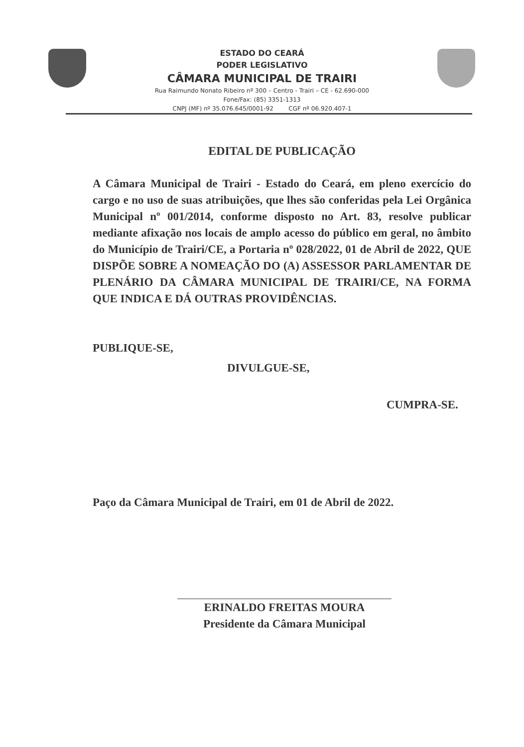ESTADO DO CEARÁ
PODER LEGISLATIVO
CÂMARA MUNICIPAL DE TRAIRI
Rua Raimundo Nonato Ribeiro nº 300 – Centro - Trairi – CE - 62.690-000
Fone/Fax: (85) 3351-1313
CNPJ (MF) nº 35.076.645/0001-92 CGF nº 06.920.407-1
EDITAL DE PUBLICAÇÃO
A Câmara Municipal de Trairi - Estado do Ceará, em pleno exercício do cargo e no uso de suas atribuições, que lhes são conferidas pela Lei Orgânica Municipal nº 001/2014, conforme disposto no Art. 83, resolve publicar mediante afixação nos locais de amplo acesso do público em geral, no âmbito do Município de Trairi/CE, a Portaria nº 028/2022, 01 de Abril de 2022, QUE DISPÕE SOBRE A NOMEAÇÃO DO (A) ASSESSOR PARLAMENTAR DE PLENÁRIO DA CÂMARA MUNICIPAL DE TRAIRI/CE, NA FORMA QUE INDICA E DÁ OUTRAS PROVIDÊNCIAS.
PUBLIQUE-SE,
DIVULGUE-SE,
CUMPRA-SE.
Paço da Câmara Municipal de Trairi, em 01 de Abril de 2022.
ERINALDO FREITAS MOURA
Presidente da Câmara Municipal